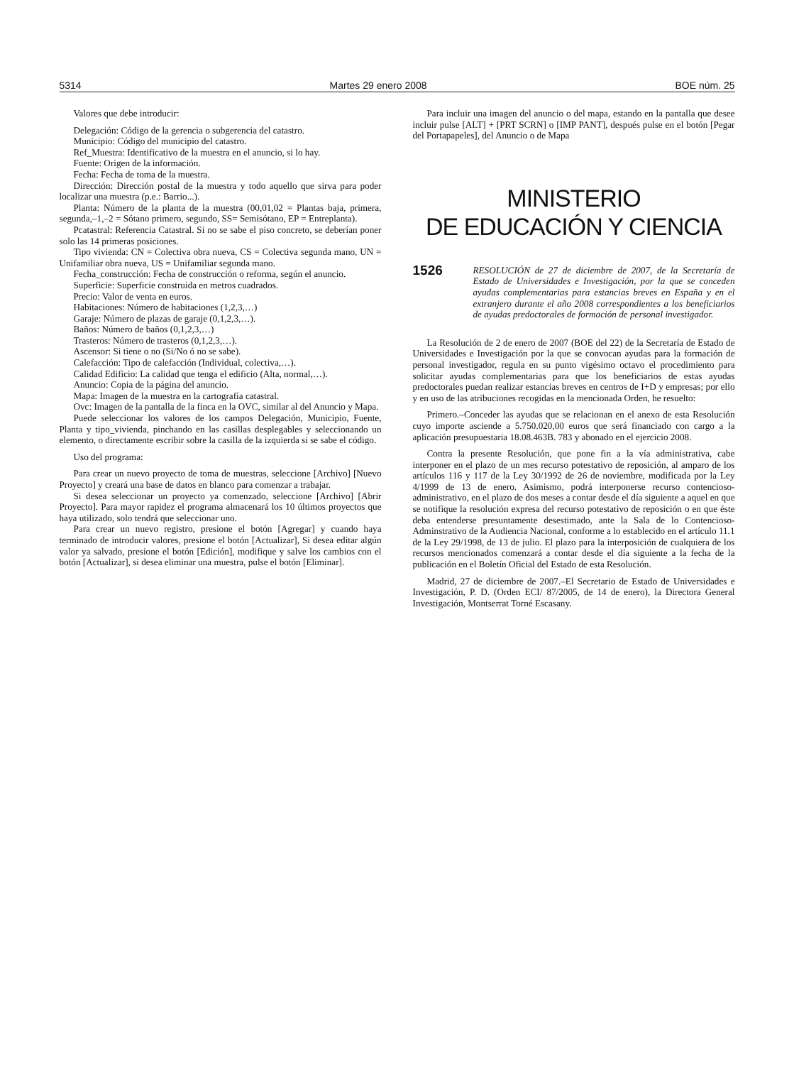5314 Martes 29 enero 2008 BOE núm. 25
Valores que debe introducir:
Delegación: Código de la gerencia o subgerencia del catastro.
Municipio: Código del municipio del catastro.
Ref_Muestra: Identificativo de la muestra en el anuncio, si lo hay.
Fuente: Origen de la información.
Fecha: Fecha de toma de la muestra.
Dirección: Dirección postal de la muestra y todo aquello que sirva para poder localizar una muestra (p.e.: Barrio...).
Planta: Número de la planta de la muestra (00,01,02 = Plantas baja, primera, segunda,–1,–2 = Sótano primero, segundo, SS= Semisótano, EP = Entreplanta).
Pcatastral: Referencia Catastral. Si no se sabe el piso concreto, se deberían poner solo las 14 primeras posiciones.
Tipo vivienda: CN = Colectiva obra nueva, CS = Colectiva segunda mano, UN = Unifamiliar obra nueva, US = Unifamiliar segunda mano.
Fecha_construcción: Fecha de construcción o reforma, según el anuncio.
Superficie: Superficie construida en metros cuadrados.
Precio: Valor de venta en euros.
Habitaciones: Número de habitaciones (1,2,3,…)
Garaje: Número de plazas de garaje (0,1,2,3,…).
Baños: Número de baños (0,1,2,3,…)
Trasteros: Número de trasteros (0,1,2,3,…).
Ascensor: Si tiene o no (Si/No ó no se sabe).
Calefacción: Tipo de calefacción (Individual, colectiva,…).
Calidad Edificio: La calidad que tenga el edificio (Alta, normal,…).
Anuncio: Copia de la página del anuncio.
Mapa: Imagen de la muestra en la cartografía catastral.
Ovc: Imagen de la pantalla de la finca en la OVC, similar al del Anuncio y Mapa.
Puede seleccionar los valores de los campos Delegación, Municipio, Fuente, Planta y tipo_vivienda, pinchando en las casillas desplegables y seleccionando un elemento, o directamente escribir sobre la casilla de la izquierda si se sabe el código.
Uso del programa:
Para crear un nuevo proyecto de toma de muestras, seleccione [Archivo] [Nuevo Proyecto] y creará una base de datos en blanco para comenzar a trabajar.
Si desea seleccionar un proyecto ya comenzado, seleccione [Archivo] [Abrir Proyecto]. Para mayor rapidez el programa almacenará los 10 últimos proyectos que haya utilizado, solo tendrá que seleccionar uno.
Para crear un nuevo registro, presione el botón [Agregar] y cuando haya terminado de introducir valores, presione el botón [Actualizar], Si desea editar algún valor ya salvado, presione el botón [Edición], modifique y salve los cambios con el botón [Actualizar], si desea eliminar una muestra, pulse el botón [Eliminar].
Para incluir una imagen del anuncio o del mapa, estando en la pantalla que desee incluir pulse [ALT] + [PRT SCRN] o [IMP PANT], después pulse en el botón [Pegar del Portapapeles], del Anuncio o de Mapa
MINISTERIO
DE EDUCACIÓN Y CIENCIA
1526 RESOLUCIÓN de 27 de diciembre de 2007, de la Secretaría de Estado de Universidades e Investigación, por la que se conceden ayudas complementarias para estancias breves en España y en el extranjero durante el año 2008 correspondientes a los beneficiarios de ayudas predoctorales de formación de personal investigador.
La Resolución de 2 de enero de 2007 (BOE del 22) de la Secretaría de Estado de Universidades e Investigación por la que se convocan ayudas para la formación de personal investigador, regula en su punto vigésimo octavo el procedimiento para solicitar ayudas complementarias para que los beneficiarios de estas ayudas predoctorales puedan realizar estancias breves en centros de I+D y empresas; por ello y en uso de las atribuciones recogidas en la mencionada Orden, he resuelto:
Primero.–Conceder las ayudas que se relacionan en el anexo de esta Resolución cuyo importe asciende a 5.750.020,00 euros que será financiado con cargo a la aplicación presupuestaria 18.08.463B. 783 y abonado en el ejercicio 2008.
Contra la presente Resolución, que pone fin a la vía administrativa, cabe interponer en el plazo de un mes recurso potestativo de reposición, al amparo de los artículos 116 y 117 de la Ley 30/1992 de 26 de noviembre, modificada por la Ley 4/1999 de 13 de enero. Asimismo, podrá interponerse recurso contencioso-administrativo, en el plazo de dos meses a contar desde el día siguiente a aquel en que se notifique la resolución expresa del recurso potestativo de reposición o en que éste deba entenderse presuntamente desestimado, ante la Sala de lo Contencioso-Adminstrativo de la Audiencia Nacional, conforme a lo establecido en el artículo 11.1 de la Ley 29/1998, de 13 de julio. El plazo para la interposición de cualquiera de los recursos mencionados comenzará a contar desde el día siguiente a la fecha de la publicación en el Boletín Oficial del Estado de esta Resolución.
Madrid, 27 de diciembre de 2007.–El Secretario de Estado de Universidades e Investigación, P. D. (Orden ECI/ 87/2005, de 14 de enero), la Directora General Investigación, Montserrat Torné Escasany.